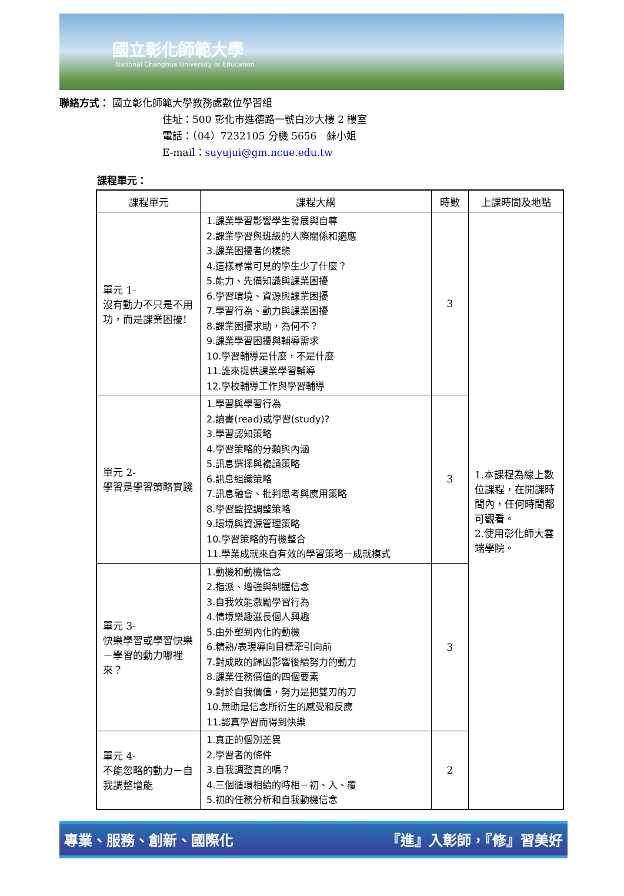國立彰化師範大學
National Changhua University of Education
聯絡方式： 國立彰化師範大學教務處數位學習組
住址：500 彰化市進德路一號白沙大樓 2 樓室
電話：（04）7232105 分機 5656　蘇小姐
E-mail：suyujui@gm.ncue.edu.tw
課程單元：
| 課程單元 | 課程大綱 | 時數 | 上課時間及地點 |
| --- | --- | --- | --- |
| 單元 1- 沒有動力不只是不用功，而是課業困擾! | 1.課業學習影響學生發展與自尊 2.課業學習與班級的人際關係和適應 3.課業困擾者的樣態 4.這樣尋常可見的學生少了什麼？ 5.能力、先備知識與課業困擾 6.學習環境、資源與課業困擾 7.學習行為、動力與課業困擾 8.課業困擾求助，為何不？ 9.課業學習困擾與輔導需求 10.學習輔導是什麼，不是什麼 11.誰來提供課業學習輔導 12.學校輔導工作與學習輔導 | 3 | 1.本課程為線上數位課程，在開課時間內，任何時間都可觀看。 2.使用彰化師大雲端學院。 |
| 單元 2- 學習是學習策略實踐 | 1.學習與學習行為 2.讀書(read)或學習(study)? 3.學習認知策略 4.學習策略的分類與內涵 5.訊息選擇與複誦策略 6.訊息組織策略 7.訊息融會、批判思考與應用策略 8.學習監控調整策略 9.環境與資源管理策略 10.學習策略的有機整合 11.學業成就來自有效的學習策略－成就模式 | 3 | |
| 單元 3- 快樂學習或學習快樂－學習的動力哪裡來？ | 1.動機和動機信念 2.指派、增強與制握信念 3.自我效能激勵學習行為 4.情境樂趣滋長個人興趣 5.由外塑到內化的動機 6.精熟/表現導向目標牽引向前 7.對成敗的歸因影響後續努力的動力 8.課業任務價值的四個要素 9.對於自我價值，努力是把雙刃的刀 10.無助是信念所衍生的感受和反應 11.認真學習而得到快樂 | 3 | |
| 單元 4- 不能忽略的動力－自我調整增能 | 1.真正的個別差異 2.學習者的條件 3.自我調整真的嗎？ 4.三個循環相續的時相－初、入、覆 5.初的任務分析和自我動機信念 | 2 | |
專業、服務、創新、國際化 『進』入彰師，『修』習美好